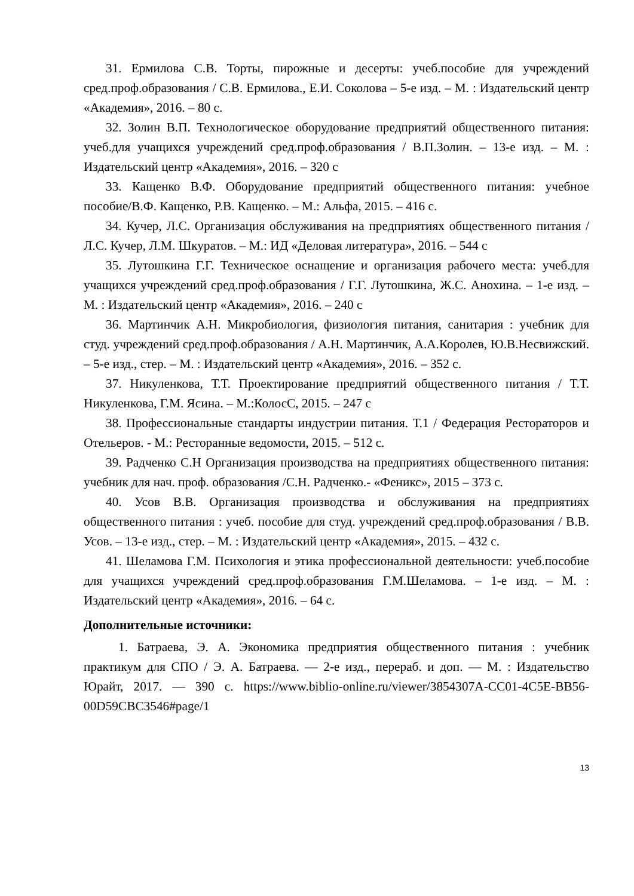31. Ермилова С.В. Торты, пирожные и десерты: учеб.пособие для учреждений сред.проф.образования / С.В. Ермилова., Е.И. Соколова – 5-е изд. – М. : Издательский центр «Академия», 2016. – 80 с.
32. Золин В.П. Технологическое оборудование предприятий общественного питания: учеб.для учащихся учреждений сред.проф.образования / В.П.Золин. – 13-е изд. – М. : Издательский центр «Академия», 2016. – 320 с
33. Кащенко В.Ф. Оборудование предприятий общественного питания: учебное пособие/В.Ф. Кащенко, Р.В. Кащенко. – М.: Альфа, 2015. – 416 с.
34. Кучер, Л.С. Организация обслуживания на предприятиях общественного питания / Л.С. Кучер, Л.М. Шкуратов. – М.: ИД «Деловая литература», 2016. – 544 с
35. Лутошкина Г.Г. Техническое оснащение и организация рабочего места: учеб.для учащихся учреждений сред.проф.образования / Г.Г. Лутошкина, Ж.С. Анохина. – 1-е изд. – М. : Издательский центр «Академия», 2016. – 240 с
36. Мартинчик А.Н. Микробиология, физиология питания, санитария : учебник для студ. учреждений сред.проф.образования / А.Н. Мартинчик, А.А.Королев, Ю.В.Несвижский. – 5-е изд., стер. – М. : Издательский центр «Академия», 2016. – 352 с.
37. Никуленкова, Т.Т. Проектирование предприятий общественного питания / Т.Т. Никуленкова, Г.М. Ясина. – М.:КолосС, 2015. – 247 с
38. Профессиональные стандарты индустрии питания. Т.1 / Федерация Рестораторов и Отельеров. - М.: Ресторанные ведомости, 2015. – 512 с.
39. Радченко С.Н Организация производства на предприятиях общественного питания: учебник для нач. проф. образования /С.Н. Радченко.- «Феникс», 2015 – 373 с.
40. Усов В.В. Организация производства и обслуживания на предприятиях общественного питания : учеб. пособие для студ. учреждений сред.проф.образования / В.В. Усов. – 13-е изд., стер. – М. : Издательский центр «Академия», 2015. – 432 с.
41. Шеламова Г.М. Психология и этика профессиональной деятельности: учеб.пособие для учащихся учреждений сред.проф.образования Г.М.Шеламова. – 1-е изд. – М. : Издательский центр «Академия», 2016. – 64 с.
Дополнительные источники:
1. Батраева, Э. А. Экономика предприятия общественного питания : учебник практикум для СПО / Э. А. Батраева. — 2-е изд., перераб. и доп. — М. : Издательство Юрайт, 2017. — 390 с. https://www.biblio-online.ru/viewer/3854307A-CC01-4C5E-BB56-00D59CBC3546#page/1
13